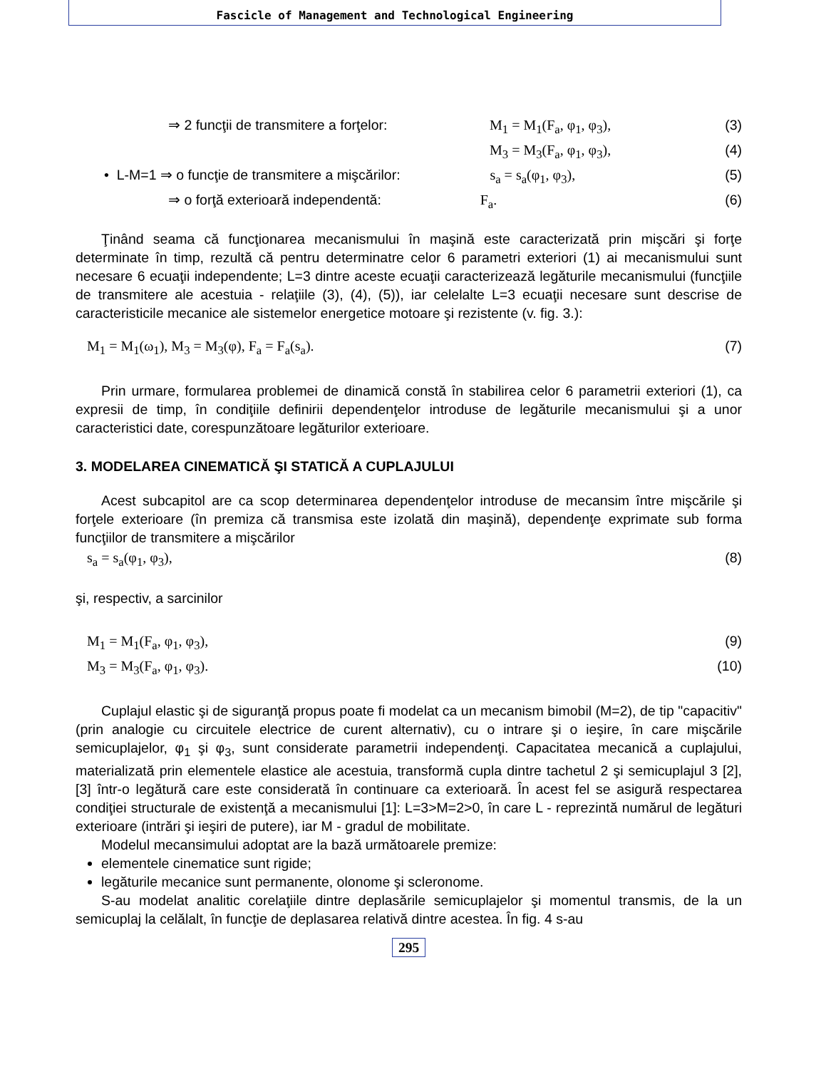Fascicle of Management and Technological Engineering
⇒ 2 funcţii de transmitere a forţelor: M<sub>1</sub> = M<sub>1</sub>(F<sub>a</sub>, φ<sub>1</sub>, φ<sub>3</sub>), (3)
M<sub>3</sub> = M<sub>3</sub>(F<sub>a</sub>, φ<sub>1</sub>, φ<sub>3</sub>), (4)
• L-M=1 ⇒ o funcţie de transmitere a mişcărilor: s<sub>a</sub> = s<sub>a</sub>(φ<sub>1</sub>, φ<sub>3</sub>), (5)
⇒ o forţă exterioară independentă: F<sub>a</sub>. (6)
Ţinând seama că funcţionarea mecanismului în maşină este caracterizată prin mişcări şi forţe determinate în timp, rezultă că pentru determinatre celor 6 parametri exteriori (1) ai mecanismului sunt necesare 6 ecuaţii independente; L=3 dintre aceste ecuaţii caracterizează legăturile mecanismului (funcţiile de transmitere ale acestuia - relaţiile (3), (4), (5)), iar celelalte L=3 ecuaţii necesare sunt descrise de caracteristicile mecanice ale sistemelor energetice motoare şi rezistente (v. fig. 3.):
M<sub>1</sub> = M<sub>1</sub>(ω<sub>1</sub>), M<sub>3</sub> = M<sub>3</sub>(φ), F<sub>a</sub> = F<sub>a</sub>(s<sub>a</sub>). (7)
Prin urmare, formularea problemei de dinamică constă în stabilirea celor 6 parametrii exteriori (1), ca expresii de timp, în condiţiile definirii dependenţelor introduse de legăturile mecanismului şi a unor caracteristici date, corespunzătoare legăturilor exterioare.
3. MODELAREA CINEMATICĂ ŞI STATICĂ A CUPLAJULUI
Acest subcapitol are ca scop determinarea dependenţelor introduse de mecansim între mişcările şi forţele exterioare (în premiza că transmisa este izolată din maşină), dependenţe exprimate sub forma funcţiilor de transmitere a mişcărilor
s<sub>a</sub> = s<sub>a</sub>(φ<sub>1</sub>, φ<sub>3</sub>), (8)
şi, respectiv, a sarcinilor
M<sub>1</sub> = M<sub>1</sub>(F<sub>a</sub>, φ<sub>1</sub>, φ<sub>3</sub>), (9)
M<sub>3</sub> = M<sub>3</sub>(F<sub>a</sub>, φ<sub>1</sub>, φ<sub>3</sub>). (10)
Cuplajul elastic şi de siguranţă propus poate fi modelat ca un mecanism bimobil (M=2), de tip "capacitiv" (prin analogie cu circuitele electrice de curent alternativ), cu o intrare şi o ieşire, în care mişcările semicuplajelor, φ<sub>1</sub> şi φ<sub>3</sub>, sunt considerate parametrii independenţi. Capacitatea mecanică a cuplajului, materializată prin elementele elastice ale acestuia, transformă cupla dintre tachetul 2 şi semicuplajul 3 [2], [3] într-o legătură care este considerată în continuare ca exterioară. În acest fel se asigură respectarea condiţiei structurale de existenţă a mecanismului [1]: L=3>M=2>0, în care L - reprezintă numărul de legături exterioare (intrări şi ieşiri de putere), iar M - gradul de mobilitate.
Modelul mecansimului adoptat are la bază următoarele premize:
elementele cinematice sunt rigide;
legăturile mecanice sunt permanente, olonome şi scleronome.
S-au modelat analitic corelaţiile dintre deplasările semicuplajelor şi momentul transmis, de la un semicuplaj la celălalt, în funcţie de deplasarea relativă dintre acestea. În fig. 4 s-au
295